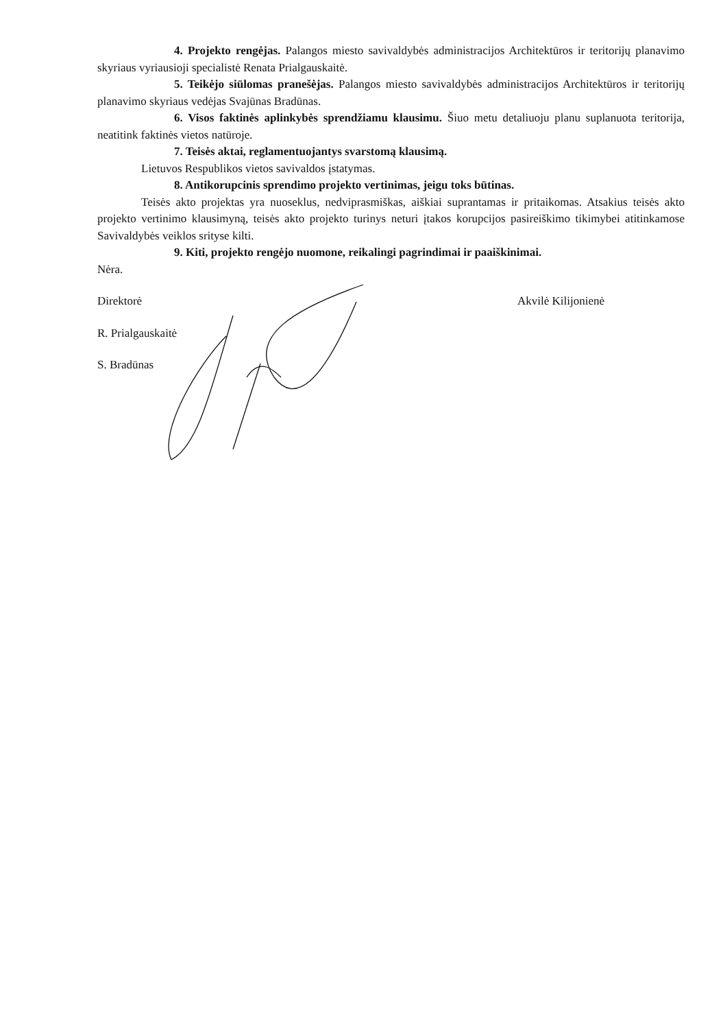4. Projekto rengėjas. Palangos miesto savivaldybės administracijos Architektūros ir teritorijų planavimo skyriaus vyriausioji specialistė Renata Prialgauskaitė.
5. Teikėjo siūlomas pranešėjas. Palangos miesto savivaldybės administracijos Architektūros ir teritorijų planavimo skyriaus vedėjas Svajūnas Bradūnas.
6. Visos faktinės aplinkybės sprendžiamu klausimu. Šiuo metu detaliuoju planu suplanuota teritorija, neatitink faktinės vietos natūroje.
7. Teisės aktai, reglamentuojantys svarstomą klausimą.
Lietuvos Respublikos vietos savivaldos įstatymas.
8. Antikorupcinis sprendimo projekto vertinimas, jeigu toks būtinas.
Teisės akto projektas yra nuoseklus, nedviprasmiškas, aiškiai suprantamas ir pritaikomas. Atsakius teisės akto projekto vertinimo klausimyną, teisės akto projekto turinys neturi įtakos korupcijos pasireiškimo tikimybei atitinkamose Savivaldybės veiklos srityse kilti.
9. Kiti, projekto rengėjo nuomone, reikalingi pagrindimai ir paaiškinimai.
Nėra.
Direktorė Akvilė Kilijonienė
R. Prialgauskaitė
S. Bradūnas